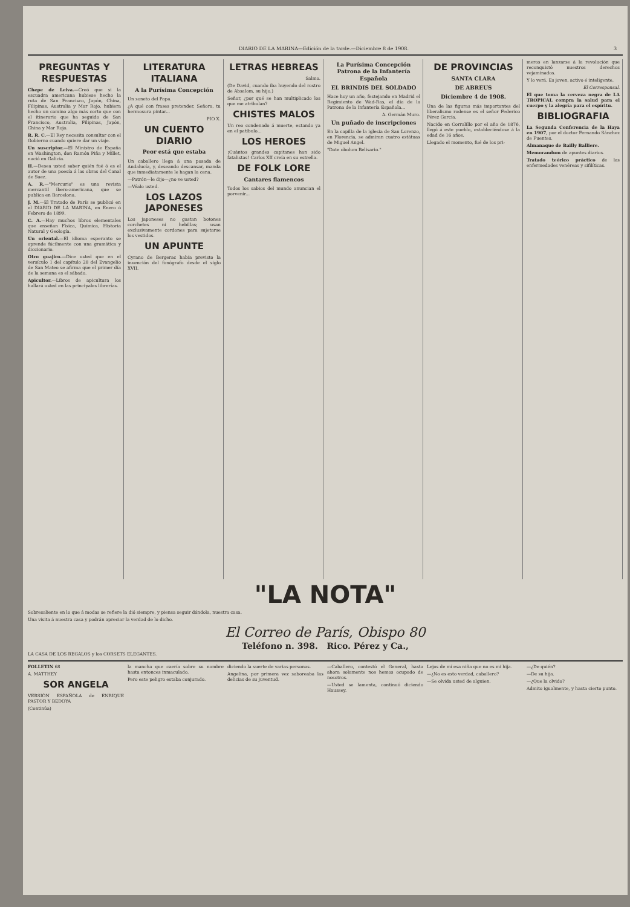DIARIO DE LA MARINA—Edición de la tarde.—Diciembre 8 de 1908. 3
PREGUNTAS Y RESPUESTAS
Chepe de Leiva.—Creó que si la escuadra americana hubiese hecho la ruta de San Francisco, Japón, China, Filipinas, Australia y Mar Rojo, hubiera hecho un camino algo más corto que con el itinerario que ha seguido de San Francisco, Australia, Filipinas, Japón, China y Mar Rojo.
R. R. C.—El Rey necesita consultar con el Gobierno cuando quiere dar un viaje.
Un suscriptor.—El Ministro de España en Washington, don Ramón Piña y Millet, nació en Galicia.
H.—Desea usted saber quién fué ó es el autor de una poesía á las obras del Canal de Suez.
A. R.—"Mercurio" es una revista mercantil ibero-americana, que se publica en Barcelona.
J. M.—El Tratado de París se publicó en el DIARIO DE LA MARINA, en Enero ó Febrero de 1899.
C. A.—Hay muchos libros elementales que enseñan Física, Química, Historia Natural y Geología.
Un oriental.—El idioma esperanto se aprende fácilmente con una gramática y diccionario.
Otro guajiro.—Dice usted que en el versículo 1 del capítulo 28 del Evangelio de San Mateo se afirma que el primer día de la semana es el sábado.
Apicultor.—Libros de apicultura los hallará usted en las principales librerías.
LITERATURA ITALIANA
A la Purísima Concepción
Un soneto del Papa.
¿A qué con frases pretender, Señora, tu hermosura pintar...
PIO X.
UN CUENTO DIARIO
Peor está que estaba
Un caballero llega á una posada de Andalucía, y, deseando descansar, manda que inmediatamente le hagan la cena.
—Patrón—le dijo—¿no ve usted?
—Véalo usted.
LOS LAZOS JAPONESES
Los japoneses no gastan botones corchetes ni hebillas; usan exclusivamente cordones para sujetarse los vestidos.
UN APUNTE
Cyrano de Bergerac había previsto la invención del fonógrafo desde el siglo XVII.
LETRAS HEBREAS
Salmo.
(De David, cuando iba huyendo del rostro de Absalom, su hijo.)
Señor, ¿por qué se han multiplicado los que me atribulan?
CHISTES MALOS
Un reo condenado á muerte, estando ya en el patíbulo...
LOS HEROES
¡Cuántos grandes capitanes han sido fatalistas! Carlos XII creía en su estrella.
DE FOLK LORE
Cantares flamencos
Todos los sabios del mundo anuncian el porvenir...
La Purísima Concepción
Patrona de la Infantería Española
EL BRINDIS DEL SOLDADO
Hace hoy un año, festejando en Madrid el Regimiento de Wad-Ras, el día de la Patrona de la Infantería Española...
A. Germán Muro.
Un puñado de inscripciones
En la capilla de la iglesia de San Lorenzo, en Florencia, se admiran cuatro estátuas de Miguel Angel.
"Date obolum Belisario."
DE PROVINCIAS
SANTA CLARA
DE ABREUS
Diciembre 4 de 1908.
Una de las figuras más importantes del liberalismo rodense es el señor Federico Pérez García.
Nacido en Corralillo por el año de 1876, llegó á este pueblo, estableciéndose á la edad de 16 años.
Llegado el momento, fué de los pri-
meros en lanzarse á la revolución que reconquistó nuestros derechos vejaminados.
Y lo verá. Es joven, activo é inteligente.
El Corresponsal.
El que toma la cerveza negra de LA TROPICAL compra la salud para el cuerpo y la alegría para el espíritu.
BIBLIOGRAFIA
La Segunda Conferencia de la Haya en 1907, por el doctor Fernando Sánchez de Fuentes.
Almanaque de Bailly Balliere.
Memorandum de apuntes diarios.
Tratado teórico práctico de las enfermedades venéreas y sifilíticas.
"LA NOTA"
Sobresaliente en lo que á modas se refiere la dió siempre, y piensa seguir dándola, nuestra casa.
Una visita á nuestra casa y podrán apreciar la verdad de lo dicho.
El Correo de París, Obispo 80
Teléfono n. 398. Rico. Pérez y Ca.,
LA CASA DE LOS REGALOS y los CORSETS ELEGANTES.
FOLLETIN 68
A. MATTHEY
SOR ANGELA
VERSIÓN ESPAÑOLA de ENRIQUE PASTOR Y BEDOYA
(Continúa)
la mancha que caería sobre su nombre hasta entonces inmaculado.
Pero este peligro estaba conjurado.
diciendo la suerte de varias personas.
Angelina, por primera vez saboreaba las delicias de su juventud.
—Caballero, contestó el General, hasta ahora solamente nos hemos ocupado de nosotros.
—Usted se lamenta, continuó diciendo Haussey.
Lejos de mí esa niña que no es mi hija.
—¿No es esto verdad, caballero?
—Se olvida usted de alguien.
—¿De quién?
—De su hija.
—¿Que la olvido?
Admito igualmente, y hasta cierto punto.